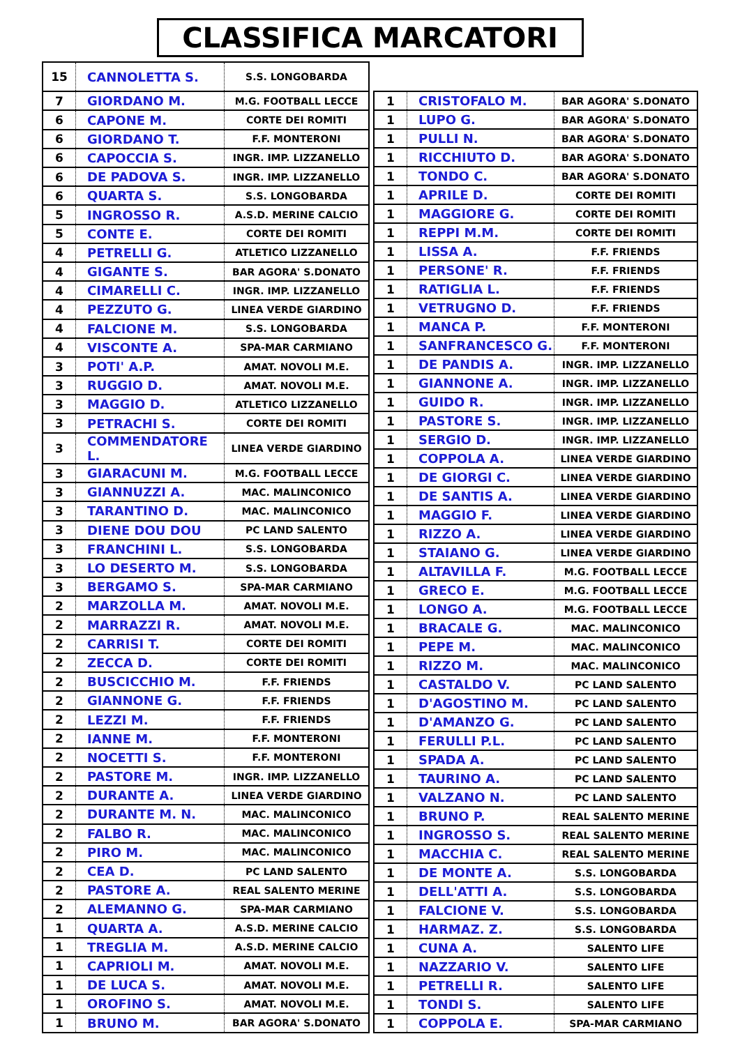CLASSIFICA MARCATORI
| 15 | CANNOLETTA S. | S.S. LONGOBARDA |
| 7 | GIORDANO M. | M.G. FOOTBALL LECCE |
| 6 | CAPONE M. | CORTE DEI ROMITI |
| 6 | GIORDANO T. | F.F. MONTERONI |
| 6 | CAPOCCIA S. | INGR. IMP. LIZZANELLO |
| 6 | DE PADOVA S. | INGR. IMP. LIZZANELLO |
| 6 | QUARTA S. | S.S. LONGOBARDA |
| 5 | INGROSSO R. | A.S.D. MERINE CALCIO |
| 5 | CONTE E. | CORTE DEI ROMITI |
| 4 | PETRELLI G. | ATLETICO LIZZANELLO |
| 4 | GIGANTE S. | BAR AGORA' S.DONATO |
| 4 | CIMARELLI C. | INGR. IMP. LIZZANELLO |
| 4 | PEZZUTO G. | LINEA VERDE GIARDINO |
| 4 | FALCIONE M. | S.S. LONGOBARDA |
| 4 | VISCONTE A. | SPA-MAR CARMIANO |
| 3 | POTI' A.P. | AMAT. NOVOLI M.E. |
| 3 | RUGGIO D. | AMAT. NOVOLI M.E. |
| 3 | MAGGIO D. | ATLETICO LIZZANELLO |
| 3 | PETRACHI S. | CORTE DEI ROMITI |
| 3 | COMMENDATORE L. | LINEA VERDE GIARDINO |
| 3 | GIARACUNI M. | M.G. FOOTBALL LECCE |
| 3 | GIANNUZZI A. | MAC. MALINCONICO |
| 3 | TARANTINO D. | MAC. MALINCONICO |
| 3 | DIENE DOU DOU | PC LAND SALENTO |
| 3 | FRANCHINI L. | S.S. LONGOBARDA |
| 3 | LO DESERTO M. | S.S. LONGOBARDA |
| 3 | BERGAMO S. | SPA-MAR CARMIANO |
| 2 | MARZOLLA M. | AMAT. NOVOLI M.E. |
| 2 | MARRAZZI R. | AMAT. NOVOLI M.E. |
| 2 | CARRISI T. | CORTE DEI ROMITI |
| 2 | ZECCA D. | CORTE DEI ROMITI |
| 2 | BUSCICCHIO M. | F.F. FRIENDS |
| 2 | GIANNONE G. | F.F. FRIENDS |
| 2 | LEZZI M. | F.F. FRIENDS |
| 2 | IANNE M. | F.F. MONTERONI |
| 2 | NOCETTI S. | F.F. MONTERONI |
| 2 | PASTORE M. | INGR. IMP. LIZZANELLO |
| 2 | DURANTE A. | LINEA VERDE GIARDINO |
| 2 | DURANTE M. N. | MAC. MALINCONICO |
| 2 | FALBO R. | MAC. MALINCONICO |
| 2 | PIRO M. | MAC. MALINCONICO |
| 2 | CEA D. | PC LAND SALENTO |
| 2 | PASTORE A. | REAL SALENTO MERINE |
| 2 | ALEMANNO G. | SPA-MAR CARMIANO |
| 1 | QUARTA A. | A.S.D. MERINE CALCIO |
| 1 | TREGLIA M. | A.S.D. MERINE CALCIO |
| 1 | CAPRIOLI M. | AMAT. NOVOLI M.E. |
| 1 | DE LUCA S. | AMAT. NOVOLI M.E. |
| 1 | OROFINO S. | AMAT. NOVOLI M.E. |
| 1 | BRUNO M. | BAR AGORA' S.DONATO |
| 1 | CRISTOFALO M. | BAR AGORA' S.DONATO |
| 1 | LUPO G. | BAR AGORA' S.DONATO |
| 1 | PULLI N. | BAR AGORA' S.DONATO |
| 1 | RICCHIUTO D. | BAR AGORA' S.DONATO |
| 1 | TONDO C. | BAR AGORA' S.DONATO |
| 1 | APRILE D. | CORTE DEI ROMITI |
| 1 | MAGGIORE G. | CORTE DEI ROMITI |
| 1 | REPPI M.M. | CORTE DEI ROMITI |
| 1 | LISSA A. | F.F. FRIENDS |
| 1 | PERSONE' R. | F.F. FRIENDS |
| 1 | RATIGLIA L. | F.F. FRIENDS |
| 1 | VETRUGNO D. | F.F. FRIENDS |
| 1 | MANCA P. | F.F. MONTERONI |
| 1 | SANFRANCESCO G. | F.F. MONTERONI |
| 1 | DE PANDIS A. | INGR. IMP. LIZZANELLO |
| 1 | GIANNONE A. | INGR. IMP. LIZZANELLO |
| 1 | GUIDO R. | INGR. IMP. LIZZANELLO |
| 1 | PASTORE S. | INGR. IMP. LIZZANELLO |
| 1 | SERGIO D. | INGR. IMP. LIZZANELLO |
| 1 | COPPOLA A. | LINEA VERDE GIARDINO |
| 1 | DE GIORGI C. | LINEA VERDE GIARDINO |
| 1 | DE SANTIS A. | LINEA VERDE GIARDINO |
| 1 | MAGGIO F. | LINEA VERDE GIARDINO |
| 1 | RIZZO A. | LINEA VERDE GIARDINO |
| 1 | STAIANO G. | LINEA VERDE GIARDINO |
| 1 | ALTAVILLA F. | M.G. FOOTBALL LECCE |
| 1 | GRECO E. | M.G. FOOTBALL LECCE |
| 1 | LONGO A. | M.G. FOOTBALL LECCE |
| 1 | BRACALE G. | MAC. MALINCONICO |
| 1 | PEPE M. | MAC. MALINCONICO |
| 1 | RIZZO M. | MAC. MALINCONICO |
| 1 | CASTALDO V. | PC LAND SALENTO |
| 1 | D'AGOSTINO M. | PC LAND SALENTO |
| 1 | D'AMANZO G. | PC LAND SALENTO |
| 1 | FERULLI P.L. | PC LAND SALENTO |
| 1 | SPADA A. | PC LAND SALENTO |
| 1 | TAURINO A. | PC LAND SALENTO |
| 1 | VALZANO N. | PC LAND SALENTO |
| 1 | BRUNO P. | REAL SALENTO MERINE |
| 1 | INGROSSO S. | REAL SALENTO MERINE |
| 1 | MACCHIA C. | REAL SALENTO MERINE |
| 1 | DE MONTE A. | S.S. LONGOBARDA |
| 1 | DELL'ATTI A. | S.S. LONGOBARDA |
| 1 | FALCIONE V. | S.S. LONGOBARDA |
| 1 | HARMAZ. Z. | S.S. LONGOBARDA |
| 1 | CUNA A. | SALENTO LIFE |
| 1 | NAZZARIO V. | SALENTO LIFE |
| 1 | PETRELLI R. | SALENTO LIFE |
| 1 | TONDI S. | SALENTO LIFE |
| 1 | COPPOLA E. | SPA-MAR CARMIANO |